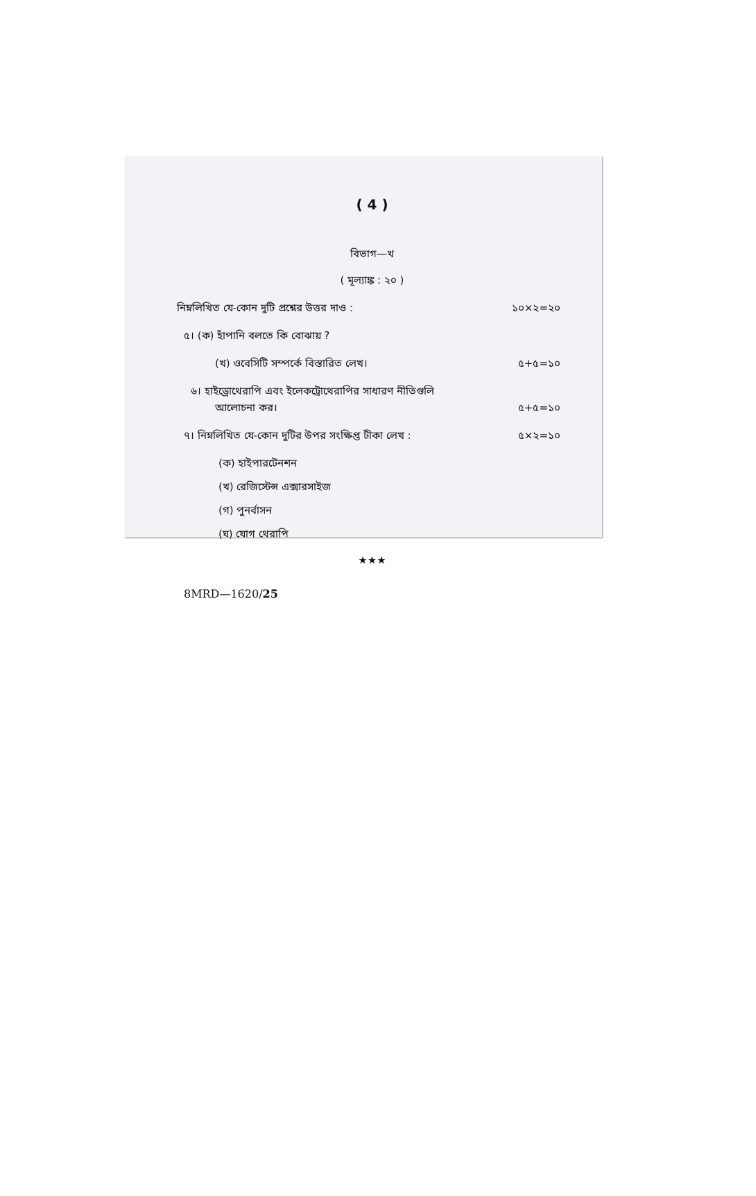( 4 )
বিভাগ—খ
( মূল্যাঙ্ক : ২০ )
নিম্নলিখিত যে-কোন দুটি প্রশ্নের উত্তর দাও : ১০×২=২০
৫। (ক) হাঁপানি বলতে কি বোঝায় ?
(খ) ওবেসিটি সম্পর্কে বিস্তারিত লেখ। ৫+৫=১০
৬। হাইড্রোথেরাপি এবং ইলেকট্রোথেরাপির সাধারণ নীতিগুলি
আলোচনা কর। ৫+৫=১০
৭। নিম্নলিখিত যে-কোন দুটির উপর সংক্ষিপ্ত টীকা লেখ : ৫×২=১০
(ক) হাইপারটেনশন
(খ) রেজিস্টেন্স এক্সারসাইজ
(গ) পুনর্বাসন
(ঘ) যোগ থেরাপি
★★★
8MRD—1620/25